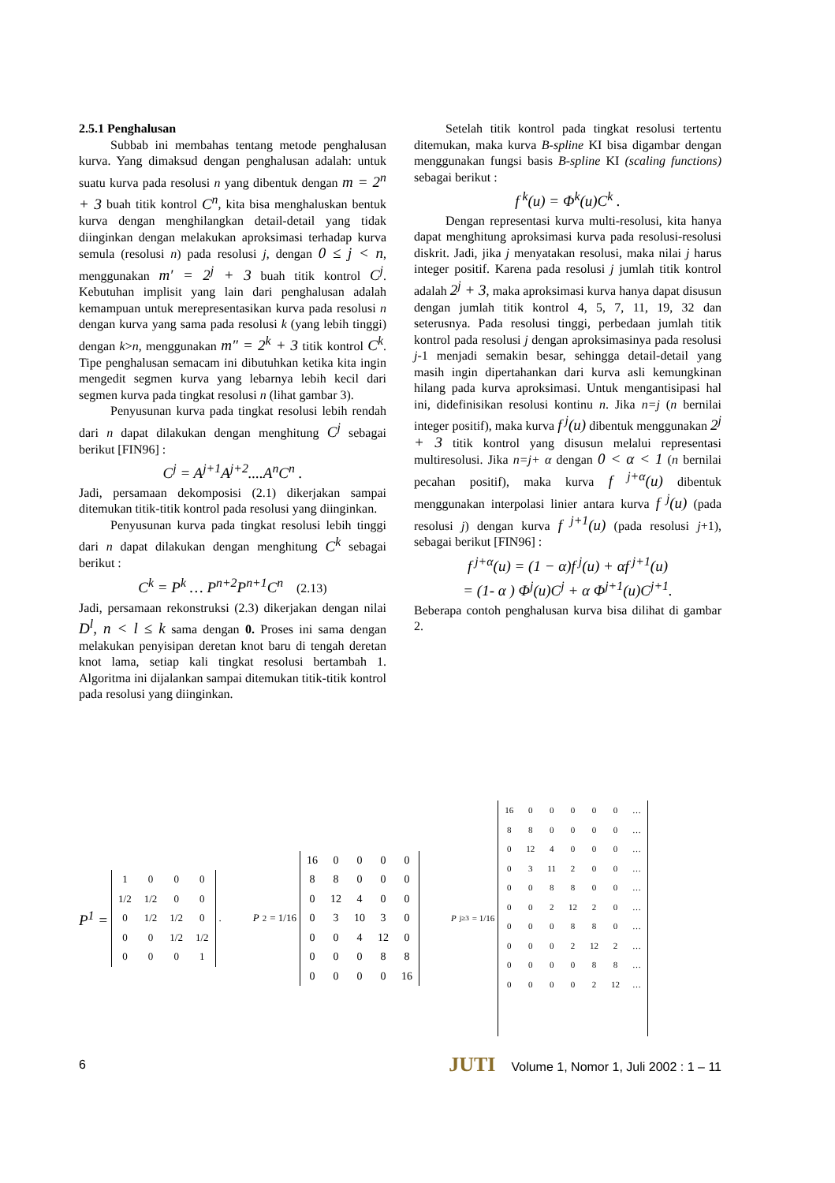2.5.1 Penghalusan
Subbab ini membahas tentang metode penghalusan kurva. Yang dimaksud dengan penghalusan adalah: untuk suatu kurva pada resolusi n yang dibentuk dengan m = 2<sup>n</sup> + 3 buah titik kontrol C<sup>n</sup>, kita bisa menghaluskan bentuk kurva dengan menghilangkan detail-detail yang tidak diinginkan dengan melakukan aproksimasi terhadap kurva semula (resolusi n) pada resolusi j, dengan 0 ≤ j < n, menggunakan m′ = 2<sup>j</sup> + 3 buah titik kontrol C<sup>j</sup>. Kebutuhan implisit yang lain dari penghalusan adalah kemampuan untuk merepresentasikan kurva pada resolusi n dengan kurva yang sama pada resolusi k (yang lebih tinggi) dengan k>n, menggunakan m″ = 2<sup>k</sup> + 3 titik kontrol C<sup>k</sup>. Tipe penghalusan semacam ini dibutuhkan ketika kita ingin mengedit segmen kurva yang lebarnya lebih kecil dari segmen kurva pada tingkat resolusi n (lihat gambar 3).
Penyusunan kurva pada tingkat resolusi lebih rendah dari n dapat dilakukan dengan menghitung C<sup>j</sup> sebagai berikut [FIN96] :
C<sup>j</sup> = A<sup>j+1</sup>A<sup>j+2</sup>....A<sup>n</sup>C<sup>n</sup> .
Jadi, persamaan dekomposisi (2.1) dikerjakan sampai ditemukan titik-titik kontrol pada resolusi yang diinginkan.
Penyusunan kurva pada tingkat resolusi lebih tinggi dari n dapat dilakukan dengan menghitung C<sup>k</sup> sebagai berikut :
C<sup>k</sup> = P<sup>k</sup> … P<sup>n+2</sup>P<sup>n+1</sup>C<sup>n</sup> (2.13)
Jadi, persamaan rekonstruksi (2.3) dikerjakan dengan nilai D<sup>l</sup>, n < l ≤ k sama dengan 0. Proses ini sama dengan melakukan penyisipan deretan knot baru di tengah deretan knot lama, setiap kali tingkat resolusi bertambah 1. Algoritma ini dijalankan sampai ditemukan titik-titik kontrol pada resolusi yang diinginkan.
Setelah titik kontrol pada tingkat resolusi tertentu ditemukan, maka kurva B-spline KI bisa digambar dengan menggunakan fungsi basis B-spline KI (scaling functions) sebagai berikut :
f<sup>k</sup>(u) = Φ<sup>k</sup>(u)C<sup>k</sup> .
Dengan representasi kurva multi-resolusi, kita hanya dapat menghitung aproksimasi kurva pada resolusi-resolusi diskrit. Jadi, jika j menyatakan resolusi, maka nilai j harus integer positif. Karena pada resolusi j jumlah titik kontrol adalah 2<sup>j</sup> + 3, maka aproksimasi kurva hanya dapat disusun dengan jumlah titik kontrol 4, 5, 7, 11, 19, 32 dan seterusnya. Pada resolusi tinggi, perbedaan jumlah titik kontrol pada resolusi j dengan aproksimasinya pada resolusi j-1 menjadi semakin besar, sehingga detail-detail yang masih ingin dipertahankan dari kurva asli kemungkinan hilang pada kurva aproksimasi. Untuk mengantisipasi hal ini, didefinisikan resolusi kontinu n. Jika n=j (n bernilai integer positif), maka kurva f<sup>j</sup>(u) dibentuk menggunakan 2<sup>j</sup> + 3 titik kontrol yang disusun melalui representasi multiresolusi. Jika n=j+ α dengan 0 < α < 1 (n bernilai pecahan positif), maka kurva f<sup>j+α</sup>(u) dibentuk menggunakan interpolasi linier antara kurva f<sup>j</sup>(u) (pada resolusi j) dengan kurva f<sup>j+1</sup>(u) (pada resolusi j+1), sebagai berikut [FIN96] :
f<sup>j+α</sup>(u) = (1 − α)f<sup>j</sup>(u) + αf<sup>j+1</sup>(u)
= (1- α ) Φ<sup>j</sup>(u)C<sup>j</sup> + α Φ<sup>j+1</sup>(u)C<sup>j+1</sup>.
Beberapa contoh penghalusan kurva bisa dilihat di gambar 2.
P<sup>1</sup> =
| 1 | 0 | 0 | 0 |
| 1/2 | 1/2 | 0 | 0 |
| 0 | 1/2 | 1/2 | 0 |
| 0 | 0 | 1/2 | 1/2 |
| 0 | 0 | 0 | 1 |
.
P<sup>2</sup> = 1/16
| 16 | 0 | 0 | 0 | 0 |
| 8 | 8 | 0 | 0 | 0 |
| 0 | 12 | 4 | 0 | 0 |
| 0 | 3 | 10 | 3 | 0 |
| 0 | 0 | 4 | 12 | 0 |
| 0 | 0 | 0 | 8 | 8 |
| 0 | 0 | 0 | 0 | 16 |
P<sup>j≥3</sup> = 1/16
| 16 | 0 | 0 | 0 | 0 | 0 | … |
| 8 | 8 | 0 | 0 | 0 | 0 | … |
| 0 | 12 | 4 | 0 | 0 | 0 | … |
| 0 | 3 | 11 | 2 | 0 | 0 | … |
| 0 | 0 | 8 | 8 | 0 | 0 | … |
| 0 | 0 | 2 | 12 | 2 | 0 | … |
| 0 | 0 | 0 | 8 | 8 | 0 | … |
| 0 | 0 | 0 | 2 | 12 | 2 | … |
| 0 | 0 | 0 | 0 | 8 | 8 | … |
| 0 | 0 | 0 | 0 | 2 | 12 | … |
6 JUTI Volume 1, Nomor 1, Juli 2002 : 1 – 11